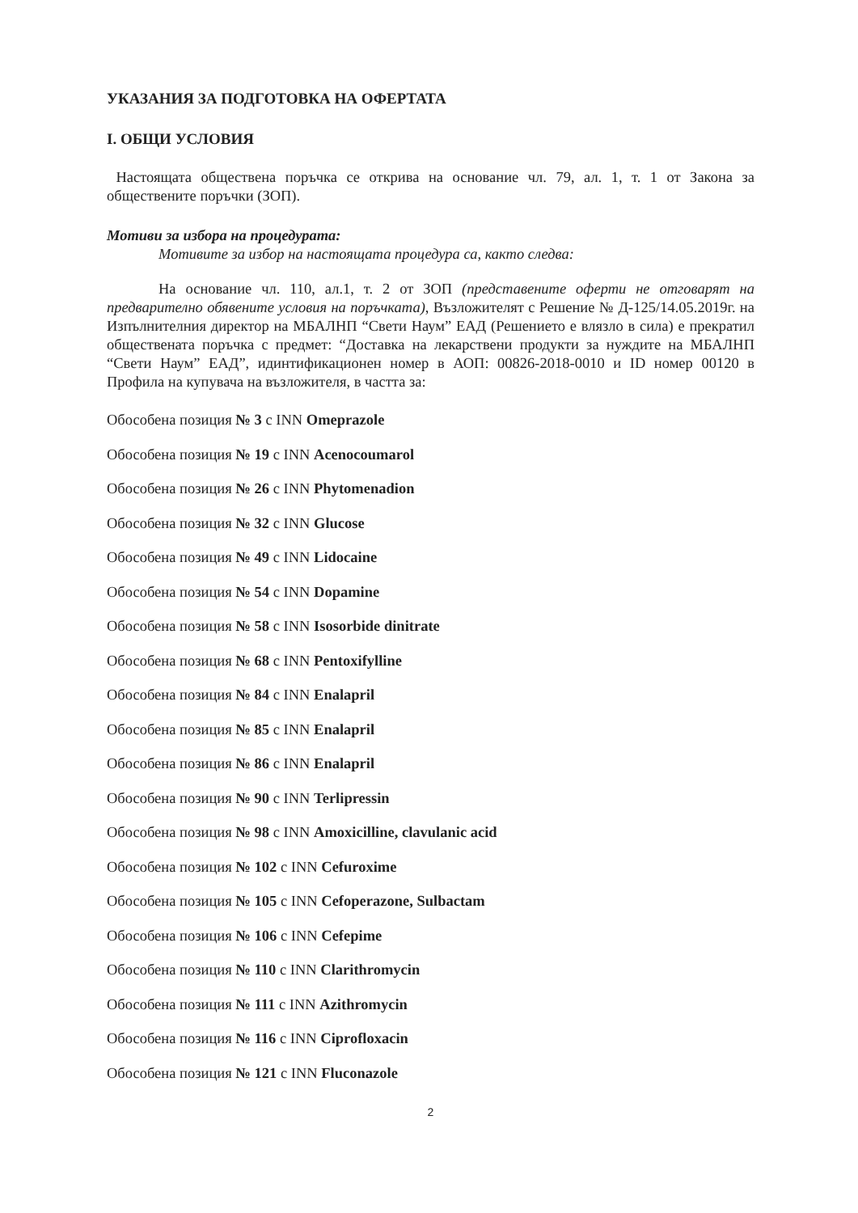УКАЗАНИЯ ЗА ПОДГОТОВКА НА ОФЕРТАТА
I. ОБЩИ УСЛОВИЯ
Настоящата обществена поръчка се открива на основание чл. 79, ал. 1, т. 1 от Закона за обществените поръчки (ЗОП).
Мотиви за избора на процедурата:
Мотивите за избор на настоящата процедура са, както следва:
На основание чл. 110, ал.1, т. 2 от ЗОП (представените оферти не отговарят на предварително обявените условия на поръчката), Възложителят с Решение № Д-125/14.05.2019г. на Изпълнителния директор на МБАЛНП “Свети Наум” ЕАД (Решението е влязло в сила) е прекратил обществената поръчка с предмет: “Доставка на лекарствени продукти за нуждите на МБАЛНП “Свети Наум” ЕАД”, идинтификационен номер в АОП: 00826-2018-0010 и ID номер 00120 в Профила на купувача на възложителя, в частта за:
Обособена позиция № 3 с INN Omeprazole
Обособена позиция № 19 с INN Acenocoumarol
Обособена позиция № 26 с INN Phytomenadion
Обособена позиция № 32 с INN Glucose
Обособена позиция № 49 с INN Lidocaine
Обособена позиция № 54 с INN Dopamine
Обособена позиция № 58 с INN Isosorbide dinitrate
Обособена позиция № 68 с INN Pentoxifylline
Обособена позиция № 84 с INN Enalapril
Обособена позиция № 85 с INN Enalapril
Обособена позиция № 86 с INN Enalapril
Обособена позиция № 90 с INN Terlipressin
Обособена позиция № 98 с INN Amoxicilline, clavulanic acid
Обособена позиция № 102 с INN Cefuroxime
Обособена позиция № 105 с INN Cefoperazone, Sulbactam
Обособена позиция № 106 с INN Cefepime
Обособена позиция № 110 с INN Clarithromycin
Обособена позиция № 111 с INN Azithromycin
Обособена позиция № 116 с INN Ciprofloxacin
Обособена позиция № 121 с INN Fluconazole
2